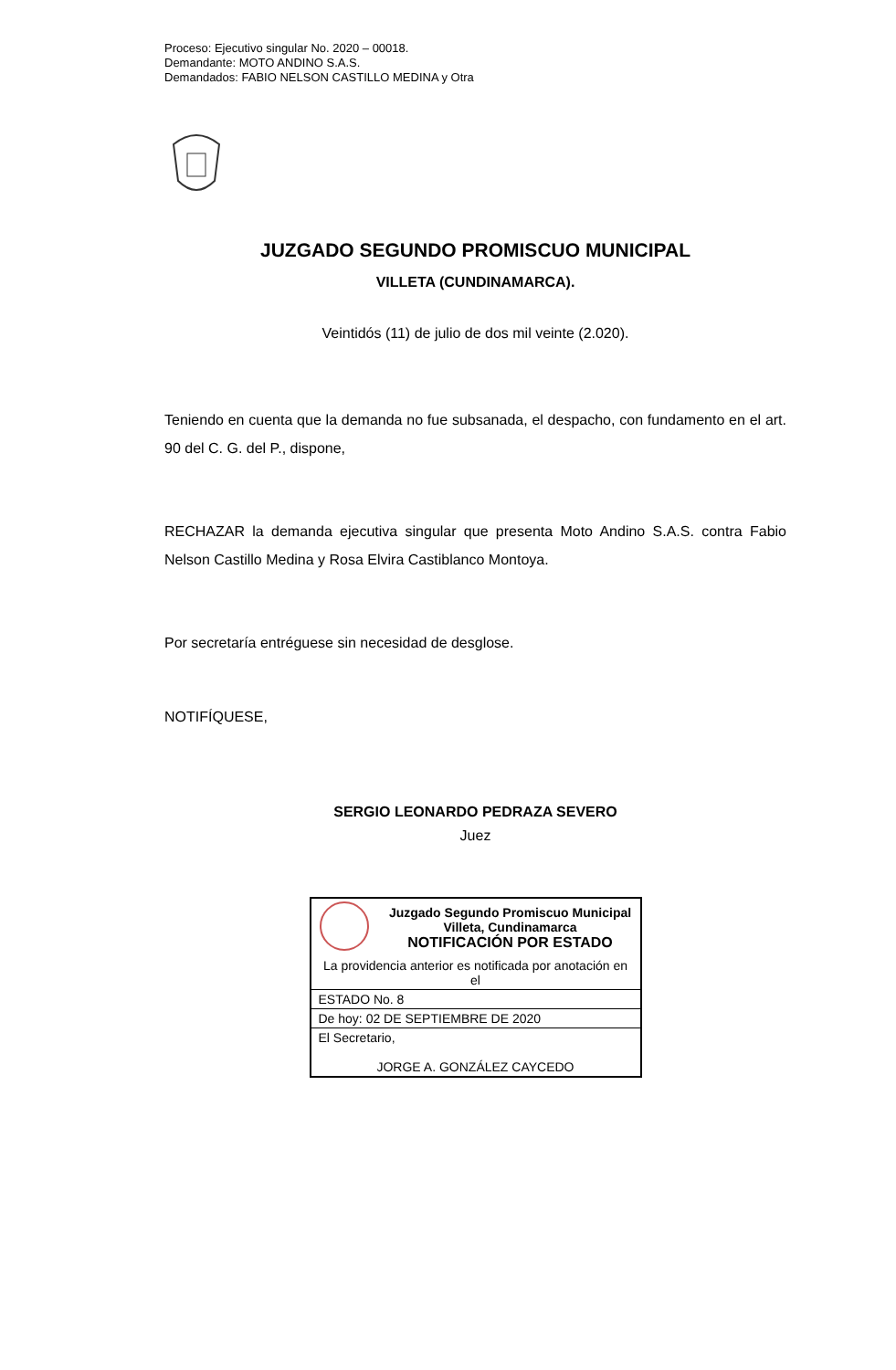Proceso: Ejecutivo singular No. 2020 – 00018.
Demandante: MOTO ANDINO S.A.S.
Demandados: FABIO NELSON CASTILLO MEDINA y Otra
JUZGADO SEGUNDO PROMISCUO MUNICIPAL
VILLETA (CUNDINAMARCA).
Veintidós (11) de julio de dos mil veinte (2.020).
Teniendo en cuenta que la demanda no fue subsanada, el despacho, con fundamento en el art. 90 del C. G. del P., dispone,
RECHAZAR la demanda ejecutiva singular que presenta Moto Andino S.A.S. contra Fabio Nelson Castillo Medina y Rosa Elvira Castiblanco Montoya.
Por secretaría entréguese sin necesidad de desglose.
NOTIFÍQUESE,
SERGIO LEONARDO PEDRAZA SEVERO
Juez
| | Juzgado Segundo Promiscuo Municipal Villeta, Cundinamarca NOTIFICACIÓN POR ESTADO |
| La providencia anterior es notificada por anotación en el | |
| ESTADO No. 8 | |
| De hoy: 02 DE SEPTIEMBRE DE 2020 | |
| El Secretario, | |
| JORGE A. GONZÁLEZ CAYCEDO | |